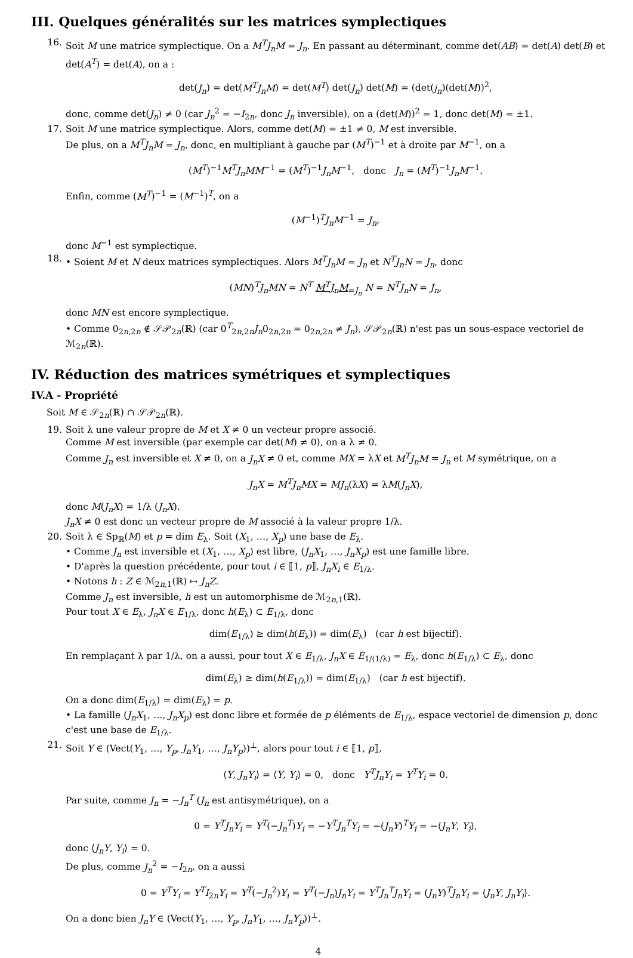III. Quelques généralités sur les matrices symplectiques
16. Soit M une matrice symplectique. On a M<sup>T</sup>J<sub>n</sub>M = J<sub>n</sub>. En passant au déterminant, comme det(AB) = det(A) det(B) et det(A<sup>T</sup>) = det(A), on a :
det(J<sub>n</sub>) = det(M<sup>T</sup>J<sub>n</sub>M) = det(M<sup>T</sup>) det(J<sub>n</sub>) det(M) = (det(j<sub>n</sub>)(det(M))<sup>2</sup>,
donc, comme det(J<sub>n</sub>) ≠ 0 (car J<sub>n</sub><sup>2</sup> = −I<sub>2n</sub>, donc J<sub>n</sub> inversible), on a (det(M))<sup>2</sup> = 1, donc det(M) = ±1.
17. Soit M une matrice symplectique. Alors, comme det(M) = ±1 ≠ 0, M est inversible.
De plus, on a M<sup>T</sup>J<sub>n</sub>M = J<sub>n</sub>, donc, en multipliant à gauche par (M<sup>T</sup>)<sup>−1</sup> et à droite par M<sup>−1</sup>, on a
(M<sup>T</sup>)<sup>−1</sup>M<sup>T</sup>J<sub>n</sub>MM<sup>−1</sup> = (M<sup>T</sup>)<sup>−1</sup>J<sub>n</sub>M<sup>−1</sup>, donc J<sub>n</sub> = (M<sup>T</sup>)<sup>−1</sup>J<sub>n</sub>M<sup>−1</sup>.
Enfin, comme (M<sup>T</sup>)<sup>−1</sup> = (M<sup>−1</sup>)<sup>T</sup>, on a
(M<sup>−1</sup>)<sup>T</sup>J<sub>n</sub>M<sup>−1</sup> = J<sub>n</sub>,
donc M<sup>−1</sup> est symplectique.
18. • Soient M et N deux matrices symplectiques. Alors M<sup>T</sup>J<sub>n</sub>M = J<sub>n</sub> et N<sup>T</sup>J<sub>n</sub>N = J<sub>n</sub>, donc
(MN)<sup>T</sup>J<sub>n</sub>MN = N<sup>T</sup> M<sup>T</sup>J<sub>n</sub>M<sub>=J<sub>n</sub></sub> N = N<sup>T</sup>J<sub>n</sub>N = J<sub>n</sub>,
donc MN est encore symplectique.
• Comme 0<sub>2n,2n</sub> ∉ 𝒮𝒫<sub>2n</sub>(ℝ) (car 0<sup>T</sup><sub>2n,2n</sub>J<sub>n</sub>0<sub>2n,2n</sub> = 0<sub>2n,2n</sub> ≠ J<sub>n</sub>), 𝒮𝒫<sub>2n</sub>(ℝ) n'est pas un sous-espace vectoriel de ℳ<sub>2n</sub>(ℝ).
IV. Réduction des matrices symétriques et symplectiques
IV.A - Propriété
Soit M ∈ 𝒮<sub>2n</sub>(ℝ) ∩ 𝒮𝒫<sub>2n</sub>(ℝ).
19. Soit λ une valeur propre de M et X ≠ 0 un vecteur propre associé.
Comme M est inversible (par exemple car det(M) ≠ 0), on a λ ≠ 0.
Comme J<sub>n</sub> est inversible et X ≠ 0, on a J<sub>n</sub>X ≠ 0 et, comme MX = λX et M<sup>T</sup>J<sub>n</sub>M = J<sub>n</sub> et M symétrique, on a
J<sub>n</sub>X = M<sup>T</sup>J<sub>n</sub>MX = MJ<sub>n</sub>(λX) = λM(J<sub>n</sub>X),
donc M(J<sub>n</sub>X) = 1/λ (J<sub>n</sub>X).
J<sub>n</sub>X ≠ 0 est donc un vecteur propre de M associé à la valeur propre 1/λ.
20. Soit λ ∈ Sp<sub>ℝ</sub>(M) et p = dim E<sub>λ</sub>. Soit (X<sub>1</sub>, …, X<sub>p</sub>) une base de E<sub>λ</sub>.
• Comme J<sub>n</sub> est inversible et (X<sub>1</sub>, …, X<sub>p</sub>) est libre, (J<sub>n</sub>X<sub>1</sub>, …, J<sub>n</sub>X<sub>p</sub>) est une famille libre.
• D'après la question précédente, pour tout i ∈ ⟦1, p⟧, J<sub>n</sub>X<sub>i</sub> ∈ E<sub>1/λ</sub>.
• Notons h : Z ∈ ℳ<sub>2n,1</sub>(ℝ) ↦ J<sub>n</sub>Z.
Comme J<sub>n</sub> est inversible, h est un automorphisme de ℳ<sub>2n,1</sub>(ℝ).
Pour tout X ∈ E<sub>λ</sub>, J<sub>n</sub>X ∈ E<sub>1/λ</sub>, donc h(E<sub>λ</sub>) ⊂ E<sub>1/λ</sub>, donc
dim(E<sub>1/λ</sub>) ≥ dim(h(E<sub>λ</sub>)) = dim(E<sub>λ</sub>) (car h est bijectif).
En remplaçant λ par 1/λ, on a aussi, pour tout X ∈ E<sub>1/λ</sub>, J<sub>n</sub>X ∈ E<sub>1/(1/λ)</sub> = E<sub>λ</sub>, donc h(E<sub>1/λ</sub>) ⊂ E<sub>λ</sub>, donc
dim(E<sub>λ</sub>) ≥ dim(h(E<sub>1/λ</sub>)) = dim(E<sub>1/λ</sub>) (car h est bijectif).
On a donc dim(E<sub>1/λ</sub>) = dim(E<sub>λ</sub>) = p.
• La famille (J<sub>n</sub>X<sub>1</sub>, …, J<sub>n</sub>X<sub>p</sub>) est donc libre et formée de p éléments de E<sub>1/λ</sub>, espace vectoriel de dimension p, donc c'est une base de E<sub>1/λ</sub>.
21. Soit Y ∈ (Vect(Y<sub>1</sub>, …, Y<sub>p</sub>, J<sub>n</sub>Y<sub>1</sub>, …, J<sub>n</sub>Y<sub>p</sub>))<sup>⊥</sup>, alors pour tout i ∈ ⟦1, p⟧,
⟨Y, J<sub>n</sub>Y<sub>i</sub>⟩ = ⟨Y, Y<sub>i</sub>⟩ = 0, donc Y<sup>T</sup>J<sub>n</sub>Y<sub>i</sub> = Y<sup>T</sup>Y<sub>i</sub> = 0.
Par suite, comme J<sub>n</sub> = −J<sub>n</sub><sup>T</sup> (J<sub>n</sub> est antisymétrique), on a
0 = Y<sup>T</sup>J<sub>n</sub>Y<sub>i</sub> = Y<sup>T</sup>(−J<sub>n</sub><sup>T</sup>)Y<sub>i</sub> = −Y<sup>T</sup>J<sub>n</sub><sup>T</sup>Y<sub>i</sub> = −(J<sub>n</sub>Y)<sup>T</sup>Y<sub>i</sub> = −⟨J<sub>n</sub>Y, Y<sub>i</sub>⟩,
donc ⟨J<sub>n</sub>Y, Y<sub>i</sub>⟩ = 0.
De plus, comme J<sub>n</sub><sup>2</sup> = −I<sub>2n</sub>, on a aussi
0 = Y<sup>T</sup>Y<sub>i</sub> = Y<sup>T</sup>I<sub>2n</sub>Y<sub>i</sub> = Y<sup>T</sup>(−J<sub>n</sub><sup>2</sup>)Y<sub>i</sub> = Y<sup>T</sup>(−J<sub>n</sub>)J<sub>n</sub>Y<sub>i</sub> = Y<sup>T</sup>J<sub>n</sub><sup>T</sup>J<sub>n</sub>Y<sub>i</sub> = (J<sub>n</sub>Y)<sup>T</sup>J<sub>n</sub>Y<sub>i</sub> = ⟨J<sub>n</sub>Y, J<sub>n</sub>Y<sub>i</sub>⟩.
On a donc bien J<sub>n</sub>Y ∈ (Vect(Y<sub>1</sub>, …, Y<sub>p</sub>, J<sub>n</sub>Y<sub>1</sub>, …, J<sub>n</sub>Y<sub>p</sub>))<sup>⊥</sup>.
4